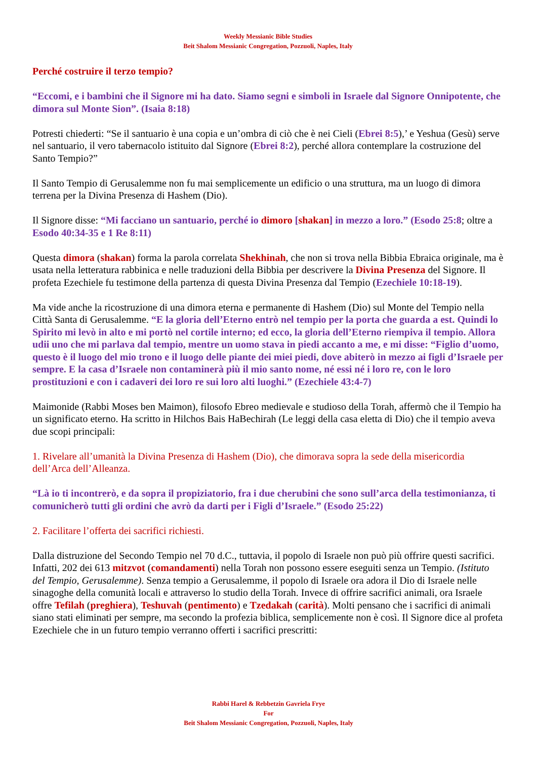Weekly Messianic Bible Studies
Beit Shalom Messianic Congregation, Pozzuoli, Naples, Italy
Perché costruire il terzo tempio?
“Eccomi, e i bambini che il Signore mi ha dato. Siamo segni e simboli in Israele dal Signore Onnipotente, che dimora sul Monte Sion”. (Isaia 8:18)
Potresti chiederti: “Se il santuario è una copia e un’ombra di ciò che è nei Cieli (Ebrei 8:5),’ e Yeshua (Gesù) serve nel santuario, il vero tabernacolo istituito dal Signore (Ebrei 8:2), perché allora contemplare la costruzione del Santo Tempio?”
Il Santo Tempio di Gerusalemme non fu mai semplicemente un edificio o una struttura, ma un luogo di dimora terrena per la Divina Presenza di Hashem (Dio).
Il Signore disse: “Mi facciano un santuario, perché io dimoro [shakan] in mezzo a loro.” (Esodo 25:8; oltre a Esodo 40:34-35 e 1 Re 8:11)
Questa dimora (shakan) forma la parola correlata Shekhinah, che non si trova nella Bibbia Ebraica originale, ma è usata nella letteratura rabbinica e nelle traduzioni della Bibbia per descrivere la Divina Presenza del Signore. Il profeta Ezechiele fu testimone della partenza di questa Divina Presenza dal Tempio (Ezechiele 10:18-19).
Ma vide anche la ricostruzione di una dimora eterna e permanente di Hashem (Dio) sul Monte del Tempio nella Città Santa di Gerusalemme. “E la gloria dell’Eterno entrò nel tempio per la porta che guarda a est. Quindi lo Spirito mi levò in alto e mi portò nel cortile interno; ed ecco, la gloria dell’Eterno riempiva il tempio. Allora udii uno che mi parlava dal tempio, mentre un uomo stava in piedi accanto a me, e mi disse: “Figlio d’uomo, questo è il luogo del mio trono e il luogo delle piante dei miei piedi, dove abiterò in mezzo ai figli d’Israele per sempre. E la casa d’Israele non contaminerà più il mio santo nome, né essi né i loro re, con le loro prostituzioni e con i cadaveri dei loro re sui loro alti luoghi.” (Ezechiele 43:4-7)
Maimonide (Rabbi Moses ben Maimon), filosofo Ebreo medievale e studioso della Torah, affermò che il Tempio ha un significato eterno. Ha scritto in Hilchos Bais HaBechirah (Le leggi della casa eletta di Dio) che il tempio aveva due scopi principali:
1. Rivelare all’umanità la Divina Presenza di Hashem (Dio), che dimorava sopra la sede della misericordia dell’Arca dell’Alleanza.
“Là io ti incontrerò, e da sopra il propiziatorio, fra i due cherubini che sono sull’arca della testimonianza, ti comunicherò tutti gli ordini che avrò da darti per i Figli d’Israele.” (Esodo 25:22)
2. Facilitare l’offerta dei sacrifici richiesti.
Dalla distruzione del Secondo Tempio nel 70 d.C., tuttavia, il popolo di Israele non può più offrire questi sacrifici. Infatti, 202 dei 613 mitzvot (comandamenti) nella Torah non possono essere eseguiti senza un Tempio. (Istituto del Tempio, Gerusalemme). Senza tempio a Gerusalemme, il popolo di Israele ora adora il Dio di Israele nelle sinagoghe della comunità locali e attraverso lo studio della Torah. Invece di offrire sacrifici animali, ora Israele offre Tefilah (preghiera), Teshuvah (pentimento) e Tzedakah (carità). Molti pensano che i sacrifici di animali siano stati eliminati per sempre, ma secondo la profezia biblica, semplicemente non è così. Il Signore dice al profeta Ezechiele che in un futuro tempio verranno offerti i sacrifici prescritti:
Rabbi Harel & Rebbetzin Gavriela Frye
For
Beit Shalom Messianic Congregation, Pozzuoli, Naples, Italy